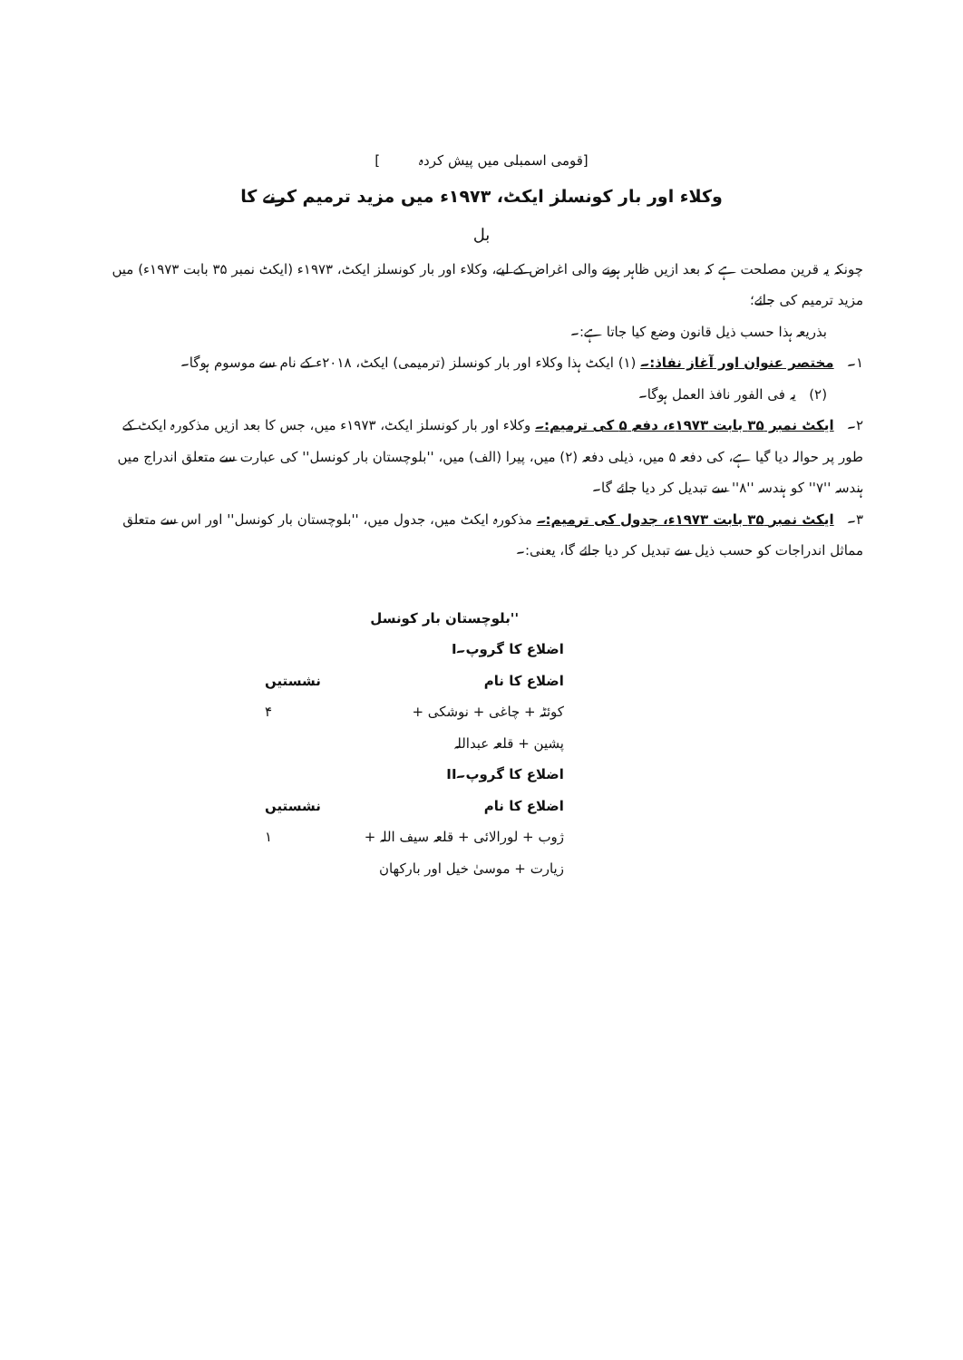[قومی اسمبلی میں پیش کردہ ]
وکلاء اور بار کونسلز ایکٹ، ۱۹۷۳ء میں مزید ترمیم کرنے کا
بل
چونکہ یہ قرین مصلحت ہے کہ بعد ازیں ظاہر ہونے والی اغراض کے لیے، وکلاء اور بار کونسلز ایکٹ، ۱۹۷۳ء (ایکٹ نمبر ۳۵ بابت ۱۹۷۳ء) میں مزید ترمیم کی جائے؛
بذریعہ ہذا حسب ذیل قانون وضع کیا جاتا ہے:۔
۱۔ مختصر عنوان اور آغاز نفاذ:۔ (۱) ایکٹ ہذا وکلاء اور بار کونسلز (ترمیمی) ایکٹ، ۲۰۱۸ء کے نام سے موسوم ہوگا۔
(۲) یہ فی الفور نافذ العمل ہوگا۔
۲۔ ایکٹ نمبر ۳۵ بابت ۱۹۷۳ء، دفعہ ۵ کی ترمیم:۔ وکلاء اور بار کونسلز ایکٹ، ۱۹۷۳ء میں، جس کا بعد ازیں مذکورہ ایکٹ کے طور پر حوالہ دیا گیا ہے، کی دفعہ ۵ میں، ذیلی دفعہ (۲) میں، پیرا (الف) میں، ''بلوچستان بار کونسل'' کی عبارت سے متعلق اندراج میں ہندسہ ''۷'' کو ہندسہ ''۸'' سے تبدیل کر دیا جائے گا۔
۳۔ ایکٹ نمبر ۳۵ بابت ۱۹۷۳ء، جدول کی ترمیم:۔ مذکورہ ایکٹ میں، جدول میں، ''بلوچستان بار کونسل'' اور اس سے متعلق مماثل اندراجات کو حسب ذیل سے تبدیل کر دیا جائے گا، یعنی:۔
''بلوچستان بار کونسل
اضلاع کا گروپ۔I
اضلاع کا نام نشستیں
کوئٹہ + چاغی + نوشکی + ۴
پشین + قلعہ عبداللہ
اضلاع کا گروپ۔II
اضلاع کا نام نشستیں
ژوب + لورالائی + قلعہ سیف اللہ + ۱
زیارت + موسیٰ خیل اور بارکھان